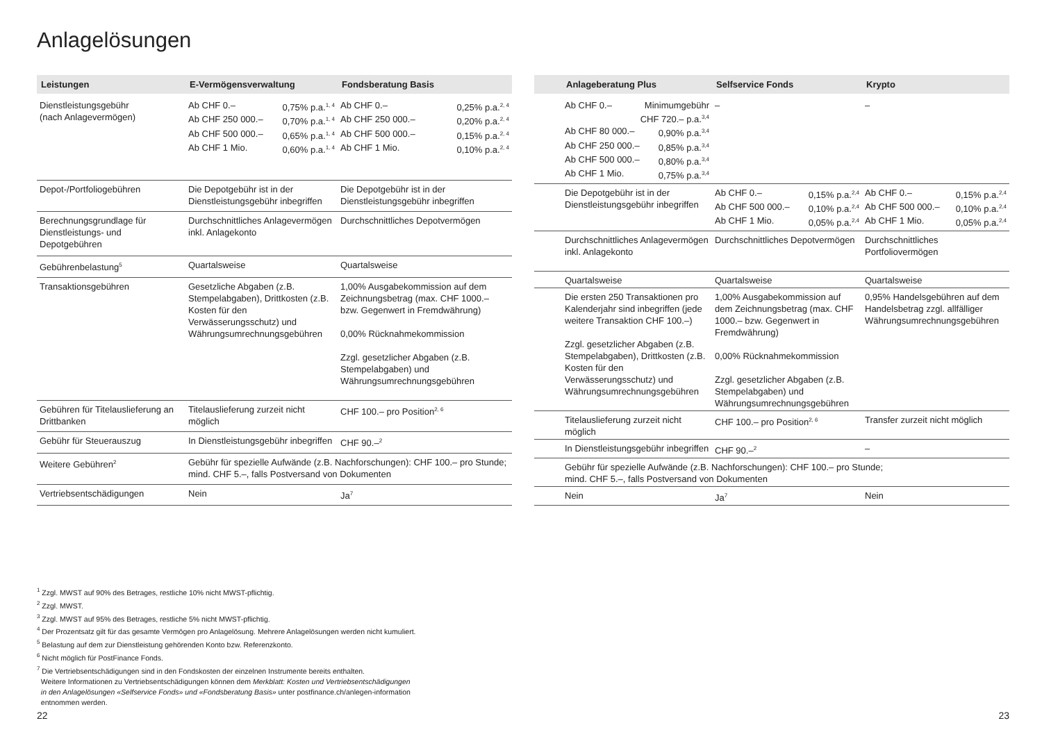Anlagelösungen
| Leistungen | E-Vermögensverwaltung | Fondsberatung Basis |
| --- | --- | --- |
| Dienstleistungsgebühr (nach Anlagevermögen) | Ab CHF 0.– 0,75% p.a.<sup>1, 4</sup> Ab CHF 250 000.– 0,70% p.a.<sup>1, 4</sup> Ab CHF 500 000.– 0,65% p.a.<sup>1, 4</sup> Ab CHF 1 Mio. 0,60% p.a.<sup>1, 4</sup> | Ab CHF 0.– 0,25% p.a.<sup>2, 4</sup> Ab CHF 250 000.– 0,20% p.a.<sup>2, 4</sup> Ab CHF 500 000.– 0,15% p.a.<sup>2, 4</sup> Ab CHF 1 Mio. 0,10% p.a.<sup>2, 4</sup> |
| Depot-/Portfoliogebühren | Die Depotgebühr ist in der Dienstleistungsgebühr inbegriffen | Die Depotgebühr ist in der Dienstleistungsgebühr inbegriffen |
| Berechnungsgrundlage für Dienstleistungs- und Depotgebühren | Durchschnittliches Anlage­vermögen inkl. Anlagekonto | Durchschnittliches Depotvermögen |
| Gebührenbelastung<sup>5</sup> | Quartalsweise | Quartalsweise |
| Transaktionsgebühren | Gesetzliche Abgaben (z.B. Stempelabgaben), Drittkosten (z.B. Kosten für den Verwässerungsschutz) und Währungsumrechnungsgebühren | 1,00% Ausgabekommission auf dem Zeichnungsbetrag (max. CHF 1000.– bzw. Gegenwert in Fremdwährung) 0,00% Rücknahmekommission Zzgl. gesetzlicher Abgaben (z.B. Stempelabgaben) und Währungsumrechnungsgebühren |
| Gebühren für Titelauslieferung an Drittbanken | Titelauslieferung zurzeit nicht möglich | CHF 100.– pro Position<sup>2, 6</sup> |
| Gebühr für Steuerauszug | In Dienstleistungsgebühr inbegriffen | CHF 90.–<sup>2</sup> |
| Weitere Gebühren<sup>2</sup> | Gebühr für spezielle Aufwände (z.B. Nachforschungen): CHF 100.– pro Stunde; mind. CHF 5.–, falls Postversand von Dokumenten | |
| Vertriebsentschädigungen | Nein | Ja<sup>7</sup> |
| | Anlageberatung Plus | Selfservice Fonds | Krypto |
| --- | --- | --- | --- |
| | Ab CHF 0.– Minimumgebühr CHF 720.– p.a.<sup>3,4</sup> Ab CHF 80 000.– 0,90% p.a.<sup>3,4</sup> Ab CHF 250 000.– 0,85% p.a.<sup>3,4</sup> Ab CHF 500 000.– 0,80% p.a.<sup>3,4</sup> Ab CHF 1 Mio. 0,75% p.a.<sup>3,4</sup> | – | – |
| | Die Depotgebühr ist in der Dienstleistungsgebühr inbegriffen | Ab CHF 0.– 0,15% p.a.<sup>2,4</sup> Ab CHF 500 000.– 0,10% p.a.<sup>2,4</sup> Ab CHF 1 Mio. 0,05% p.a.<sup>2,4</sup> | Ab CHF 0.– 0,15% p.a.<sup>2,4</sup> Ab CHF 500 000.– 0,10% p.a.<sup>2,4</sup> Ab CHF 1 Mio. 0,05% p.a.<sup>2,4</sup> |
| | Durchschnittliches Anlage­vermögen inkl. Anlagekonto | Durchschnittliches Depotvermögen | Durchschnittliches Portfoliovermögen |
| | Quartalsweise | Quartalsweise | Quartalsweise |
| | Die ersten 250 Transaktionen pro Kalenderjahr sind inbegriffen (jede weitere Transaktion CHF 100.–) Zzgl. gesetzlicher Abgaben (z.B. Stempelabgaben), Drittkosten (z.B. Kosten für den Verwässerungsschutz) und Währungsumrechnungsgebühren | 1,00% Ausgabekommission auf dem Zeichnungsbetrag (max. CHF 1000.– bzw. Gegenwert in Fremdwährung) 0,00% Rücknahmekommission Zzgl. gesetzlicher Abgaben (z.B. Stempelabgaben) und Währungsumrechnungsgebühren | 0,95% Handelsgebühren auf dem Handelsbetrag zzgl. allfälliger Währungs­umrechnungsgebühren |
| | Titelauslieferung zurzeit nicht möglich | CHF 100.– pro Position<sup>2, 6</sup> | Transfer zurzeit nicht möglich |
| | In Dienstleistungsgebühr inbegriffen | CHF 90.–<sup>2</sup> | – |
| | Gebühr für spezielle Aufwände (z.B. Nachforschungen): CHF 100.– pro Stunde; mind. CHF 5.–, falls Postversand von Dokumenten | | |
| | Nein | Ja<sup>7</sup> | Nein |
<sup>1</sup> Zzgl. MWST auf 90% des Betrages, restliche 10% nicht MWST-pflichtig.
<sup>2</sup> Zzgl. MWST.
<sup>3</sup> Zzgl. MWST auf 95% des Betrages, restliche 5% nicht MWST-pflichtig.
<sup>4</sup> Der Prozentsatz gilt für das gesamte Vermögen pro Anlagelösung. Mehrere Anlagelösungen werden nicht kumuliert.
<sup>5</sup> Belastung auf dem zur Dienstleistung gehörenden Konto bzw. Referenzkonto.
<sup>6</sup> Nicht möglich für PostFinance Fonds.
<sup>7</sup> Die Vertriebsentschädigungen sind in den Fondskosten der einzelnen Instrumente bereits enthalten.
Weitere Informationen zu Vertriebsentschädigungen können dem Merkblatt: Kosten und Vertriebsentschädigungen
in den Anlagelösungen «Selfservice Fonds» und «Fondsberatung Basis» unter postfinance.ch/anlegen-information
entnommen werden.
22 23